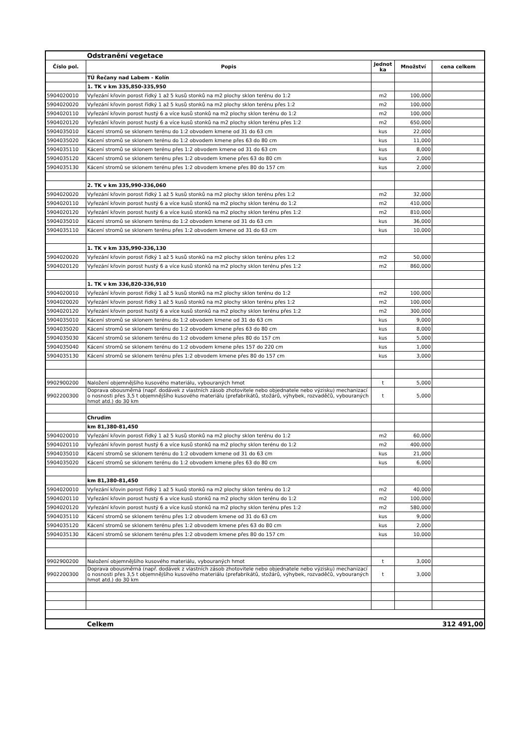| | Odstranění vegetace | | | |
| Číslo pol. | Popis | Jednot ka | Množství | cena celkem |
| | TÚ Řečany nad Labem - Kolín | | | |
| | 1. TK v km 335,850-335,950 | | | |
| 5904020010 | Vyřezání křovin porost řídký 1 až 5 kusů stonků na m2 plochy sklon terénu do 1:2 | m2 | 100,000 | |
| 5904020020 | Vyřezání křovin porost řídký 1 až 5 kusů stonků na m2 plochy sklon terénu přes 1:2 | m2 | 100,000 | |
| 5904020110 | Vyřezání křovin porost hustý 6 a více kusů stonků na m2 plochy sklon terénu do 1:2 | m2 | 100,000 | |
| 5904020120 | Vyřezání křovin porost hustý 6 a více kusů stonků na m2 plochy sklon terénu přes 1:2 | m2 | 650,000 | |
| 5904035010 | Kácení stromů se sklonem terénu do 1:2 obvodem kmene od 31 do 63 cm | kus | 22,000 | |
| 5904035020 | Kácení stromů se sklonem terénu do 1:2 obvodem kmene přes 63 do 80 cm | kus | 11,000 | |
| 5904035110 | Kácení stromů se sklonem terénu přes 1:2 obvodem kmene od 31 do 63 cm | kus | 8,000 | |
| 5904035120 | Kácení stromů se sklonem terénu přes 1:2 obvodem kmene přes 63 do 80 cm | kus | 2,000 | |
| 5904035130 | Kácení stromů se sklonem terénu přes 1:2 obvodem kmene přes 80 do 157 cm | kus | 2,000 | |
| | 2. TK v km 335,990-336,060 | | | |
| 5904020020 | Vyřezání křovin porost řídký 1 až 5 kusů stonků na m2 plochy sklon terénu přes 1:2 | m2 | 32,000 | |
| 5904020110 | Vyřezání křovin porost hustý 6 a více kusů stonků na m2 plochy sklon terénu do 1:2 | m2 | 410,000 | |
| 5904020120 | Vyřezání křovin porost hustý 6 a více kusů stonků na m2 plochy sklon terénu přes 1:2 | m2 | 810,000 | |
| 5904035010 | Kácení stromů se sklonem terénu do 1:2 obvodem kmene od 31 do 63 cm | kus | 36,000 | |
| 5904035110 | Kácení stromů se sklonem terénu přes 1:2 obvodem kmene od 31 do 63 cm | kus | 10,000 | |
| | 1. TK v km 335,990-336,130 | | | |
| 5904020020 | Vyřezání křovin porost řídký 1 až 5 kusů stonků na m2 plochy sklon terénu přes 1:2 | m2 | 50,000 | |
| 5904020120 | Vyřezání křovin porost hustý 6 a více kusů stonků na m2 plochy sklon terénu přes 1:2 | m2 | 860,000 | |
| | 1. TK v km 336,820-336,910 | | | |
| 5904020010 | Vyřezání křovin porost řídký 1 až 5 kusů stonků na m2 plochy sklon terénu do 1:2 | m2 | 100,000 | |
| 5904020020 | Vyřezání křovin porost řídký 1 až 5 kusů stonků na m2 plochy sklon terénu přes 1:2 | m2 | 100,000 | |
| 5904020120 | Vyřezání křovin porost hustý 6 a více kusů stonků na m2 plochy sklon terénu přes 1:2 | m2 | 300,000 | |
| 5904035010 | Kácení stromů se sklonem terénu do 1:2 obvodem kmene od 31 do 63 cm | kus | 9,000 | |
| 5904035020 | Kácení stromů se sklonem terénu do 1:2 obvodem kmene přes 63 do 80 cm | kus | 8,000 | |
| 5904035030 | Kácení stromů se sklonem terénu do 1:2 obvodem kmene přes 80 do 157 cm | kus | 5,000 | |
| 5904035040 | Kácení stromů se sklonem terénu do 1:2 obvodem kmene přes 157 do 220 cm | kus | 1,000 | |
| 5904035130 | Kácení stromů se sklonem terénu přes 1:2 obvodem kmene přes 80 do 157 cm | kus | 3,000 | |
| 9902900200 | Naložení objemnějšího kusového materiálu, vybouraných hmot | t | 5,000 | |
| 9902200300 | Doprava obousměrná (např. dodávek z vlastních zásob zhotovitele nebo objednatele nebo výzisku) mechanizací o nosnosti přes 3,5 t objemnějšího kusového materiálu (prefabrikátů, stožárů, výhybek, rozvaděčů, vybouraných hmot atd.) do 30 km | t | 5,000 | |
| | Chrudim | | | |
| | km 81,380-81,450 | | | |
| 5904020010 | Vyřezání křovin porost řídký 1 až 5 kusů stonků na m2 plochy sklon terénu do 1:2 | m2 | 60,000 | |
| 5904020110 | Vyřezání křovin porost hustý 6 a více kusů stonků na m2 plochy sklon terénu do 1:2 | m2 | 400,000 | |
| 5904035010 | Kácení stromů se sklonem terénu do 1:2 obvodem kmene od 31 do 63 cm | kus | 21,000 | |
| 5904035020 | Kácení stromů se sklonem terénu do 1:2 obvodem kmene přes 63 do 80 cm | kus | 6,000 | |
| | km 81,380-81,450 | | | |
| 5904020010 | Vyřezání křovin porost řídký 1 až 5 kusů stonků na m2 plochy sklon terénu do 1:2 | m2 | 40,000 | |
| 5904020110 | Vyřezání křovin porost hustý 6 a více kusů stonků na m2 plochy sklon terénu do 1:2 | m2 | 100,000 | |
| 5904020120 | Vyřezání křovin porost hustý 6 a více kusů stonků na m2 plochy sklon terénu přes 1:2 | m2 | 580,000 | |
| 5904035110 | Kácení stromů se sklonem terénu přes 1:2 obvodem kmene od 31 do 63 cm | kus | 9,000 | |
| 5904035120 | Kácení stromů se sklonem terénu přes 1:2 obvodem kmene přes 63 do 80 cm | kus | 2,000 | |
| 5904035130 | Kácení stromů se sklonem terénu přes 1:2 obvodem kmene přes 80 do 157 cm | kus | 10,000 | |
| 9902900200 | Naložení objemnějšího kusového materiálu, vybouraných hmot | t | 3,000 | |
| 9902200300 | Doprava obousměrná (např. dodávek z vlastních zásob zhotovitele nebo objednatele nebo výzisku) mechanizací o nosnosti přes 3,5 t objemnějšího kusového materiálu (prefabrikátů, stožárů, výhybek, rozvaděčů, vybouraných hmot atd.) do 30 km | t | 3,000 | |
| | Celkem | | | 312 491,00 |